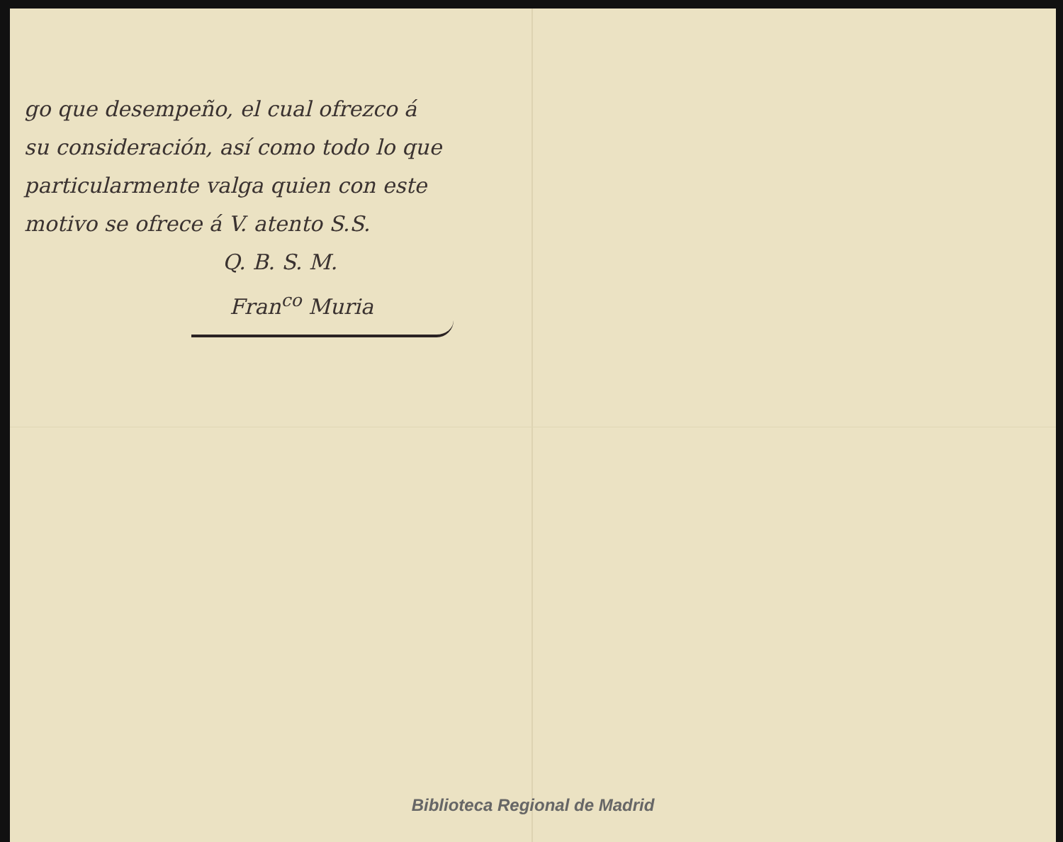go que desempeño, el cual ofrezco á
su consideración, así como todo lo que
particularmente valga quien con este
motivo se ofrece á V. atento S.S.
Q. B. S. M.
Fran<sup>co</sup> Muria
Biblioteca Regional de Madrid